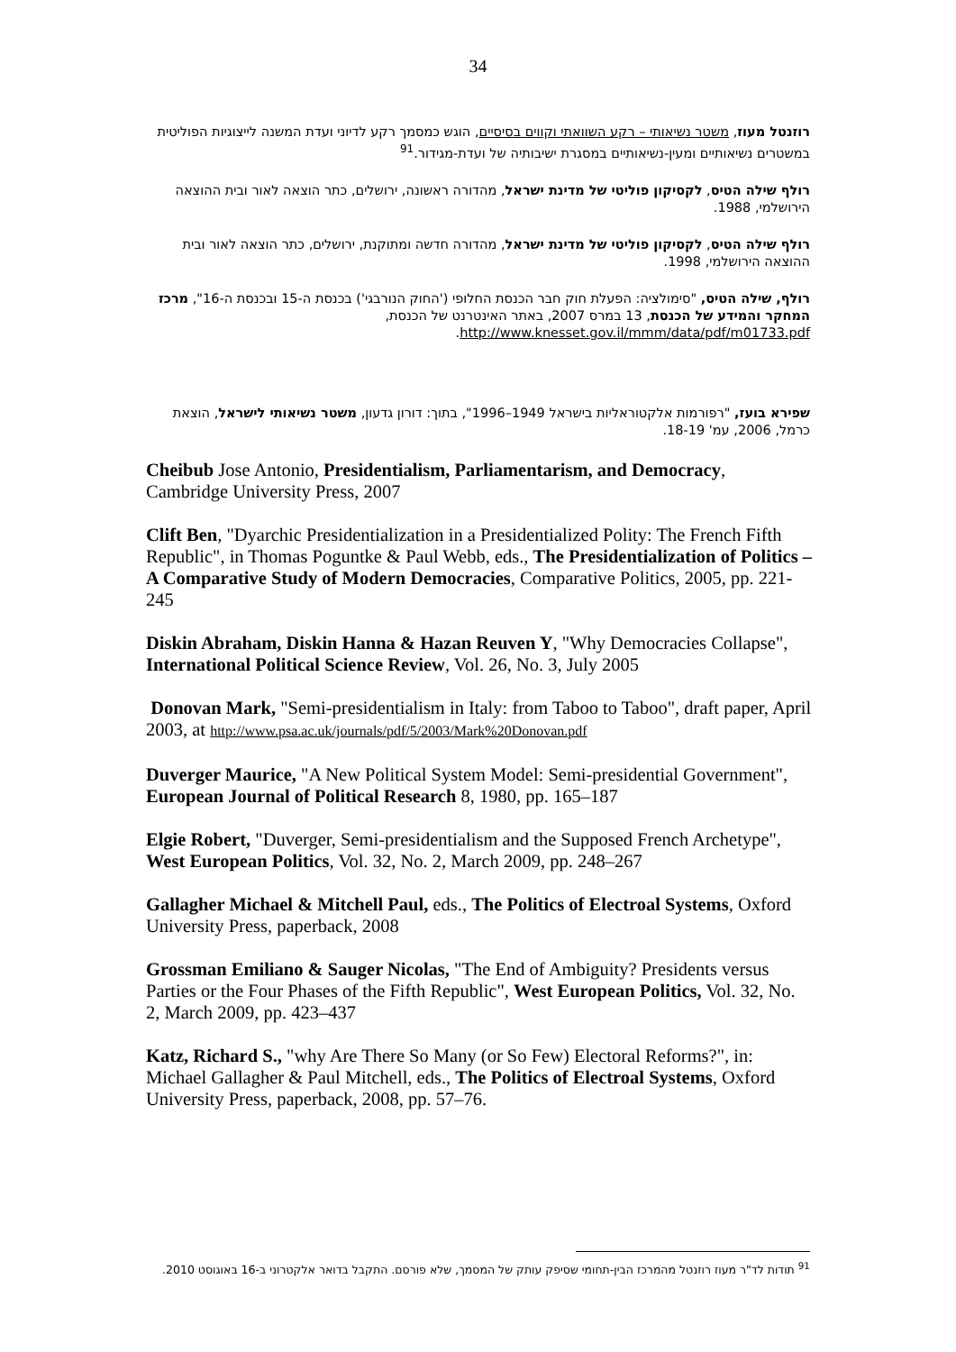34
רוזנטל מעוז, משטר נשיאותי – רקע השוואתי וקווים בסיסיים, הוגש כמסמך רקע לדיוני ועדת המשנה לייצוגיות הפוליטית במשטרים נשיאותיים ומעין-נשיאותיים במסגרת ישיבותיה של ועדת-מגידור.<sup>91</sup>
רולף שילה הטיס, לקסיקון פוליטי של מדינת ישראל, מהדורה ראשונה, ירושלים, כתר הוצאה לאור ובית ההוצאה הירושלמי, 1988.
רולף שילה הטיס, לקסיקון פוליטי של מדינת ישראל, מהדורה חדשה ומתוקנת, ירושלים, כתר הוצאה לאור ובית ההוצאה הירושלמי, 1998.
רולף, שילה הטיס, "סימולציה: הפעלת חוק חבר הכנסת החלופי ('החוק הנורבגי') בכנסת ה-15 ובכנסת ה-16", מרכז המחקר והמידע של הכנסת, 13 במרס 2007, באתר האינטרנט של הכנסת, http://www.knesset.gov.il/mmm/data/pdf/m01733.pdf.
שפירא בועז, "רפורמות אלקטוראליות בישראל 1949–1996", בתוך: דורון גדעון, משטר נשיאותי לישראל, הוצאת כרמל, 2006, עמ' 18-19.
Cheibub Jose Antonio, Presidentialism, Parliamentarism, and Democracy, Cambridge University Press, 2007
Clift Ben, "Dyarchic Presidentialization in a Presidentialized Polity: The French Fifth Republic", in Thomas Poguntke & Paul Webb, eds., The Presidentialization of Politics – A Comparative Study of Modern Democracies, Comparative Politics, 2005, pp. 221-245
Diskin Abraham, Diskin Hanna & Hazan Reuven Y, "Why Democracies Collapse", International Political Science Review, Vol. 26, No. 3, July 2005
Donovan Mark, "Semi-presidentialism in Italy: from Taboo to Taboo", draft paper, April 2003, at http://www.psa.ac.uk/journals/pdf/5/2003/Mark%20Donovan.pdf
Duverger Maurice, "A New Political System Model: Semi-presidential Government", European Journal of Political Research 8, 1980, pp. 165–187
Elgie Robert, "Duverger, Semi-presidentialism and the Supposed French Archetype", West European Politics, Vol. 32, No. 2, March 2009, pp. 248–267
Gallagher Michael & Mitchell Paul, eds., The Politics of Electroal Systems, Oxford University Press, paperback, 2008
Grossman Emiliano & Sauger Nicolas, "The End of Ambiguity? Presidents versus Parties or the Four Phases of the Fifth Republic", West European Politics, Vol. 32, No. 2, March 2009, pp. 423–437
Katz, Richard S., "why Are There So Many (or So Few) Electoral Reforms?", in: Michael Gallagher & Paul Mitchell, eds., The Politics of Electroal Systems, Oxford University Press, paperback, 2008, pp. 57–76.
<sup>91</sup> תודות לד"ר מעוז רוזנטל מהמרכז הבין-תחומי שסיפק עותק של המסמך, שלא פורסם. התקבל בדואר אלקטרוני ב-16 באוגוסט 2010.